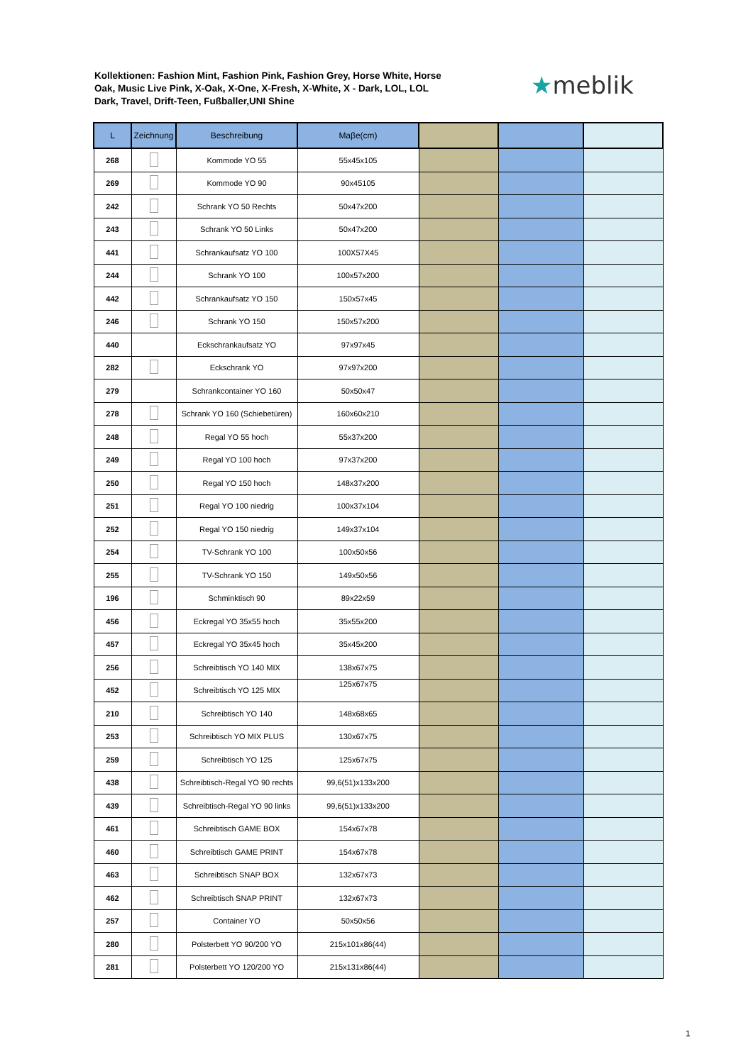Kollektionen: Fashion Mint, Fashion Pink, Fashion Grey, Horse White, Horse Oak, Music Live Pink, X-Oak, X-One, X-Fresh, X-White, X - Dark, LOL, LOL Dark, Travel, Drift-Teen, Fußballer,UNI Shine
★meblik
| L | Zeichnung | Beschreibung | Maβe(cm) | | | |
| --- | --- | --- | --- | --- | --- | --- |
| 268 | | Kommode YO 55 | 55x45x105 | | | |
| 269 | | Kommode YO 90 | 90x45105 | | | |
| 242 | | Schrank YO 50 Rechts | 50x47x200 | | | |
| 243 | | Schrank YO 50 Links | 50x47x200 | | | |
| 441 | | Schrankaufsatz YO 100 | 100X57X45 | | | |
| 244 | | Schrank YO 100 | 100x57x200 | | | |
| 442 | | Schrankaufsatz YO 150 | 150x57x45 | | | |
| 246 | | Schrank YO 150 | 150x57x200 | | | |
| 440 | | Eckschrankaufsatz YO | 97x97x45 | | | |
| 282 | | Eckschrank YO | 97x97x200 | | | |
| 279 | | Schrankcontainer YO 160 | 50x50x47 | | | |
| 278 | | Schrank YO 160 (Schiebetüren) | 160x60x210 | | | |
| 248 | | Regal YO 55 hoch | 55x37x200 | | | |
| 249 | | Regal YO 100 hoch | 97x37x200 | | | |
| 250 | | Regal YO 150 hoch | 148x37x200 | | | |
| 251 | | Regal YO 100 niedrig | 100x37x104 | | | |
| 252 | | Regal YO 150 niedrig | 149x37x104 | | | |
| 254 | | TV-Schrank YO 100 | 100x50x56 | | | |
| 255 | | TV-Schrank YO 150 | 149x50x56 | | | |
| 196 | | Schminktisch 90 | 89x22x59 | | | |
| 456 | | Eckregal YO 35x55 hoch | 35x55x200 | | | |
| 457 | | Eckregal YO 35x45 hoch | 35x45x200 | | | |
| 256 | | Schreibtisch YO 140 MIX | 138x67x75 | | | |
| 452 | | Schreibtisch YO 125 MIX | 125x67x75 | | | |
| 210 | | Schreibtisch YO 140 | 148x68x65 | | | |
| 253 | | Schreibtisch YO MIX PLUS | 130x67x75 | | | |
| 259 | | Schreibtisch YO 125 | 125x67x75 | | | |
| 438 | | Schreibtisch-Regal YO 90 rechts | 99,6(51)x133x200 | | | |
| 439 | | Schreibtisch-Regal YO 90 links | 99,6(51)x133x200 | | | |
| 461 | | Schreibtisch GAME BOX | 154x67x78 | | | |
| 460 | | Schreibtisch GAME PRINT | 154x67x78 | | | |
| 463 | | Schreibtisch SNAP BOX | 132x67x73 | | | |
| 462 | | Schreibtisch SNAP PRINT | 132x67x73 | | | |
| 257 | | Container YO | 50x50x56 | | | |
| 280 | | Polsterbett YO 90/200 YO | 215x101x86(44) | | | |
| 281 | | Polsterbett YO 120/200 YO | 215x131x86(44) | | | |
1